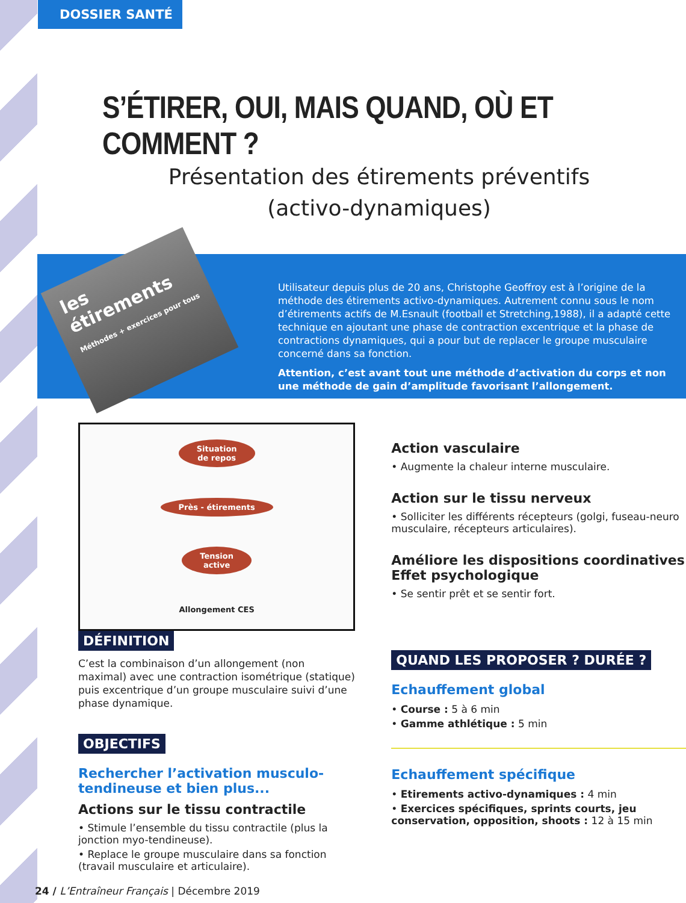DOSSIER SANTÉ
S’ÉTIRER, OUI, MAIS QUAND, OÙ ET COMMENT ?
Présentation des étirements préventifs
(activo-dynamiques)
les étirements
Méthodes + exercices pour tous
Utilisateur depuis plus de 20 ans, Christophe Geoffroy est à l’origine de la méthode des étirements activo-dynamiques. Autrement connu sous le nom d’étirements actifs de M.Esnault (football et Stretching,1988), il a adapté cette technique en ajoutant une phase de contraction excentrique et la phase de contractions dynamiques, qui a pour but de replacer le groupe musculaire concerné dans sa fonction.
Attention, c’est avant tout une méthode d’activation du corps et non une méthode de gain d’amplitude favorisant l’allongement.
Situation
de repos
Près - étirements
Tension
active
Allongement CES
DÉFINITION
C’est la combinaison d’un allongement (non maximal) avec une contraction isométrique (statique) puis excentrique d’un groupe musculaire suivi d’une phase dynamique.
OBJECTIFS
Rechercher l’activation musculo-tendineuse et bien plus...
Actions sur le tissu contractile
• Stimule l’ensemble du tissu contractile (plus la jonction myo-tendineuse).
• Replace le groupe musculaire dans sa fonction (travail musculaire et articulaire).
Action vasculaire
• Augmente la chaleur interne musculaire.
Action sur le tissu nerveux
• Solliciter les différents récepteurs (golgi, fuseau-neuro musculaire, récepteurs articulaires).
Améliore les dispositions coordinatives
Effet psychologique
• Se sentir prêt et se sentir fort.
QUAND LES PROPOSER ? DURÉE ?
Echauffement global
• Course : 5 à 6 min
• Gamme athlétique : 5 min
Echauffement spécifique
• Etirements activo-dynamiques : 4 min
• Exercices spécifiques, sprints courts, jeu conservation, opposition, shoots : 12 à 15 min
24 / L’Entraîneur Français | Décembre 2019